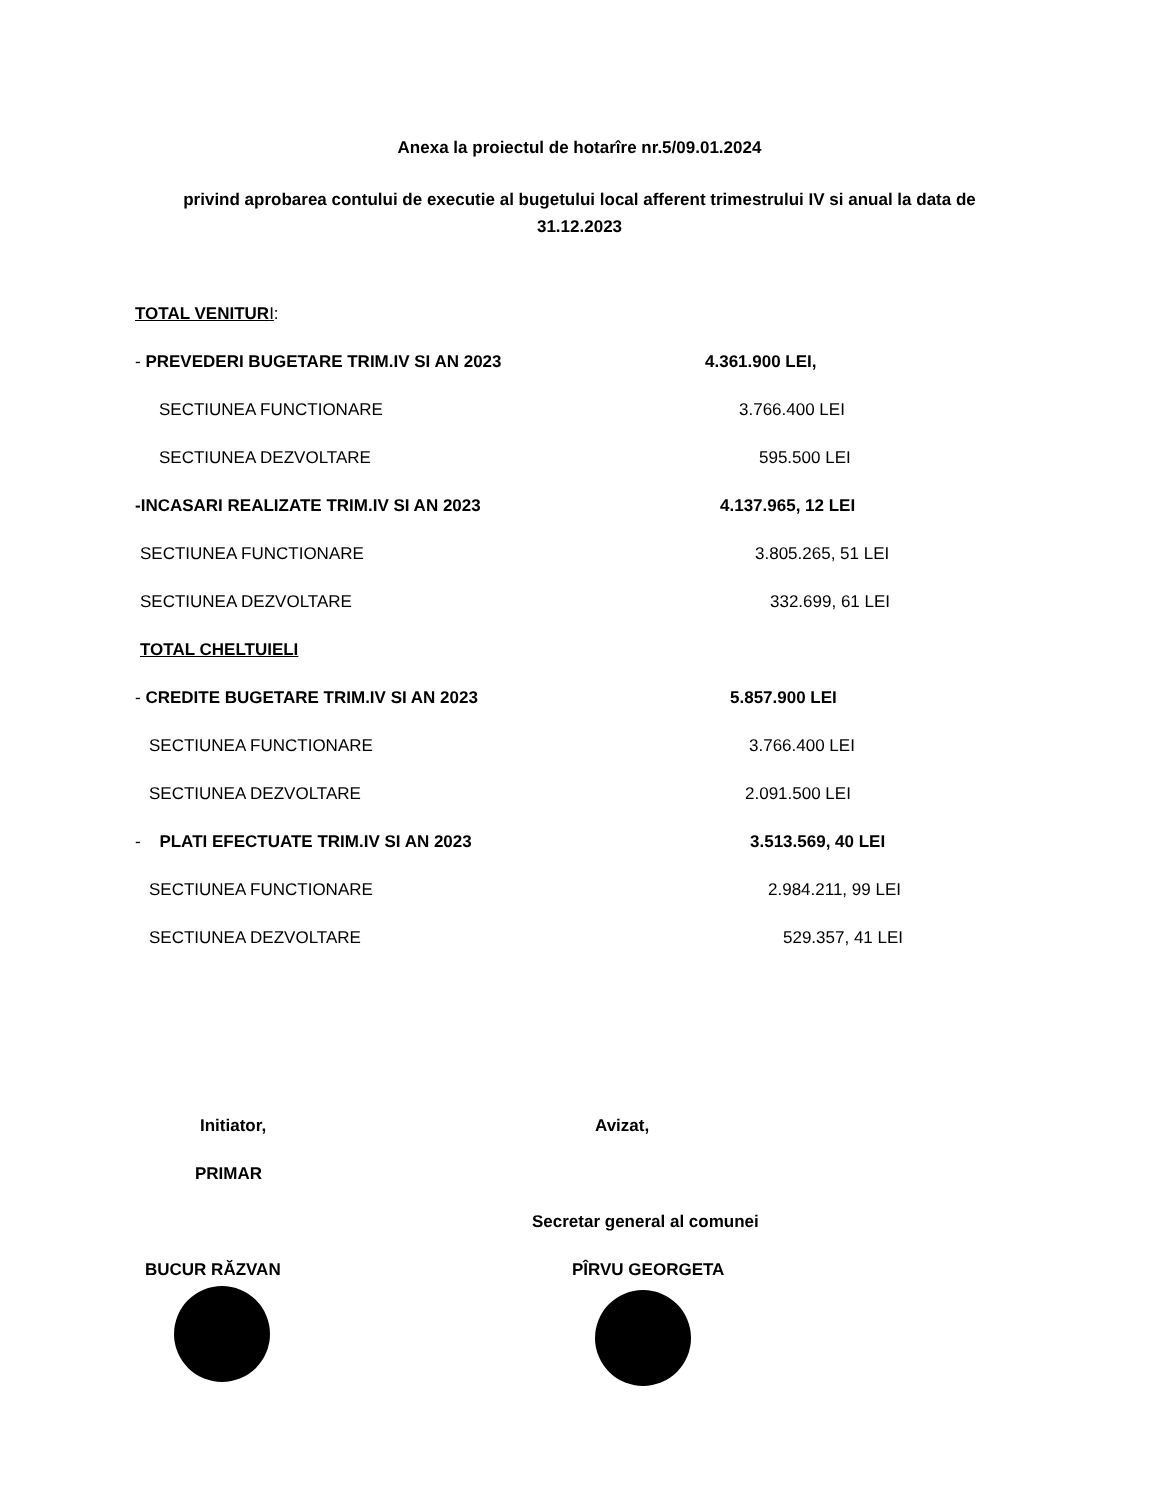Anexa la proiectul de hotarîre nr.5/09.01.2024
privind aprobarea contului de executie al bugetului local afferent trimestrului IV si anual la data de 31.12.2023
TOTAL VENITUR I:
- PREVEDERI BUGETARE TRIM.IV SI AN 2023 4.361.900 LEI,
SECTIUNEA FUNCTIONARE 3.766.400 LEI
SECTIUNEA DEZVOLTARE 595.500 LEI
-INCASARI REALIZATE TRIM.IV SI AN 2023 4.137.965, 12 LEI
SECTIUNEA FUNCTIONARE 3.805.265, 51 LEI
SECTIUNEA DEZVOLTARE 332.699, 61 LEI
TOTAL CHELTUIELI
- CREDITE BUGETARE TRIM.IV SI AN 2023 5.857.900 LEI
SECTIUNEA FUNCTIONARE 3.766.400 LEI
SECTIUNEA DEZVOLTARE 2.091.500 LEI
- PLATI EFECTUATE TRIM.IV SI AN 2023 3.513.569, 40 LEI
SECTIUNEA FUNCTIONARE 2.984.211, 99 LEI
SECTIUNEA DEZVOLTARE 529.357, 41 LEI
Initiator, Avizat,
PRIMAR
Secretar general al comunei
BUCUR RĂZVAN PÎRVU GEORGETA